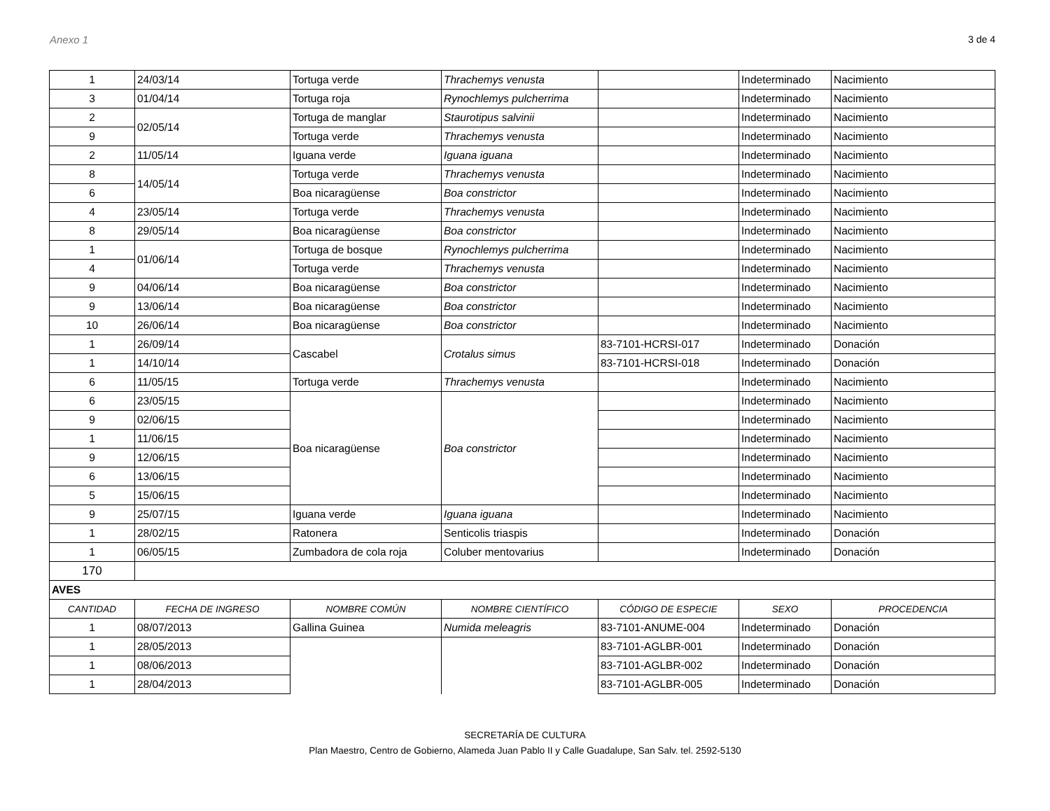Anexo 1 3 de 4
| 1 | 24/03/14 | Tortuga verde | Thrachemys venusta | | Indeterminado | Nacimiento |
| 3 | 01/04/14 | Tortuga roja | Rynochlemys pulcherrima | | Indeterminado | Nacimiento |
| 2 | 02/05/14 | Tortuga de manglar | Staurotipus salvinii | | Indeterminado | Nacimiento |
| 9 | | Tortuga verde | Thrachemys venusta | | Indeterminado | Nacimiento |
| 2 | 11/05/14 | Iguana verde | Iguana iguana | | Indeterminado | Nacimiento |
| 8 | 14/05/14 | Tortuga verde | Thrachemys venusta | | Indeterminado | Nacimiento |
| 6 | | Boa nicaragüense | Boa constrictor | | Indeterminado | Nacimiento |
| 4 | 23/05/14 | Tortuga verde | Thrachemys venusta | | Indeterminado | Nacimiento |
| 8 | 29/05/14 | Boa nicaragüense | Boa constrictor | | Indeterminado | Nacimiento |
| 1 | 01/06/14 | Tortuga de bosque | Rynochlemys pulcherrima | | Indeterminado | Nacimiento |
| 4 | | Tortuga verde | Thrachemys venusta | | Indeterminado | Nacimiento |
| 9 | 04/06/14 | Boa nicaragüense | Boa constrictor | | Indeterminado | Nacimiento |
| 9 | 13/06/14 | Boa nicaragüense | Boa constrictor | | Indeterminado | Nacimiento |
| 10 | 26/06/14 | Boa nicaragüense | Boa constrictor | | Indeterminado | Nacimiento |
| 1 | 26/09/14 | Cascabel | Crotalus simus | 83-7101-HCRSI-017 | Indeterminado | Donación |
| 1 | 14/10/14 | | | 83-7101-HCRSI-018 | Indeterminado | Donación |
| 6 | 11/05/15 | Tortuga verde | Thrachemys venusta | | Indeterminado | Nacimiento |
| 6 | 23/05/15 | Boa nicaragüense | Boa constrictor | | Indeterminado | Nacimiento |
| 9 | 02/06/15 | | | | Indeterminado | Nacimiento |
| 1 | 11/06/15 | | | | Indeterminado | Nacimiento |
| 9 | 12/06/15 | | | | Indeterminado | Nacimiento |
| 6 | 13/06/15 | | | | Indeterminado | Nacimiento |
| 5 | 15/06/15 | | | | Indeterminado | Nacimiento |
| 9 | 25/07/15 | Iguana verde | Iguana iguana | | Indeterminado | Nacimiento |
| 1 | 28/02/15 | Ratonera | Senticolis triaspis | | Indeterminado | Donación |
| 1 | 06/05/15 | Zumbadora de cola roja | Coluber mentovarius | | Indeterminado | Donación |
| 170 | | | | | | |
| AVES | | | | | | |
| CANTIDAD | FECHA DE INGRESO | NOMBRE COMÚN | NOMBRE CIENTÍFICO | CÓDIGO DE ESPECIE | SEXO | PROCEDENCIA |
| 1 | 08/07/2013 | Gallina Guinea | Numida meleagris | 83-7101-ANUME-004 | Indeterminado | Donación |
| 1 | 28/05/2013 | | | 83-7101-AGLBR-001 | Indeterminado | Donación |
| 1 | 08/06/2013 | | | 83-7101-AGLBR-002 | Indeterminado | Donación |
| 1 | 28/04/2013 | | | 83-7101-AGLBR-005 | Indeterminado | Donación |
SECRETARÍA DE CULTURA
Plan Maestro, Centro de Gobierno, Alameda Juan Pablo II y Calle Guadalupe, San Salv. tel. 2592-5130